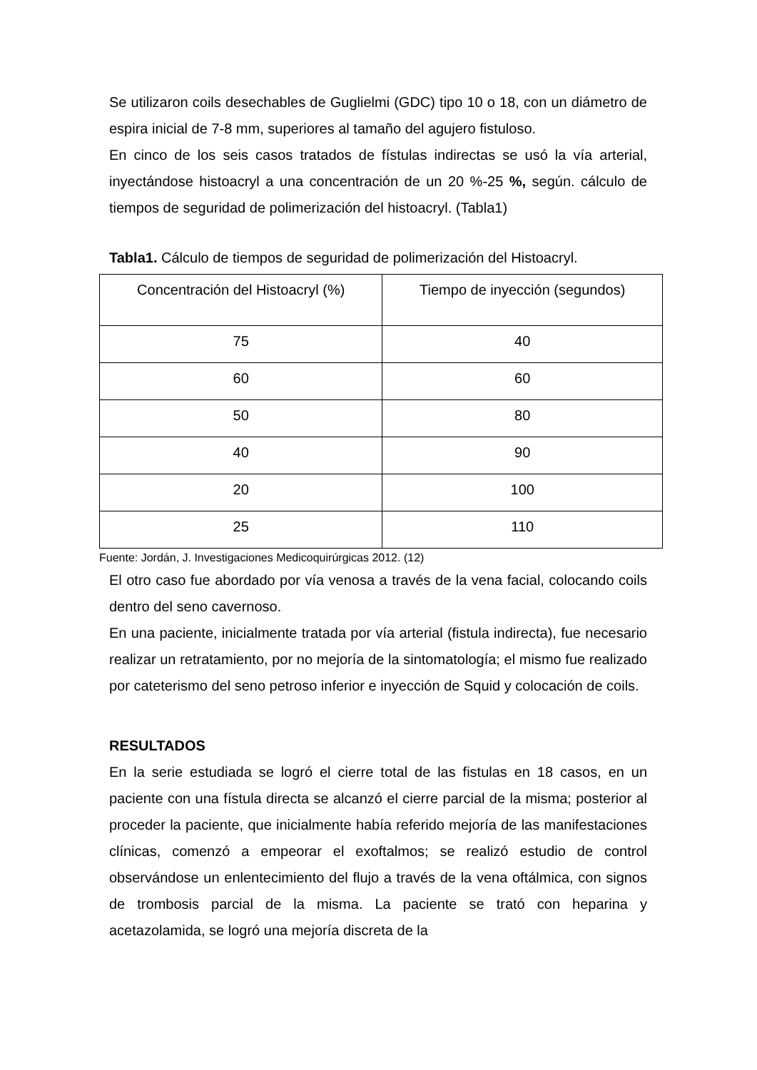Se utilizaron coils desechables de Guglielmi (GDC) tipo 10 o 18, con un diámetro de espira inicial de 7-8 mm, superiores al tamaño del agujero fistuloso.
En cinco de los seis casos tratados de fístulas indirectas se usó la vía arterial, inyectándose histoacryl a una concentración de un 20 %-25 %, según. cálculo de tiempos de seguridad de polimerización del histoacryl. (Tabla1)
Tabla1. Cálculo de tiempos de seguridad de polimerización del Histoacryl.
| Concentración del Histoacryl (%) | Tiempo de inyección (segundos) |
| --- | --- |
| 75 | 40 |
| 60 | 60 |
| 50 | 80 |
| 40 | 90 |
| 20 | 100 |
| 25 | 110 |
Fuente: Jordán, J. Investigaciones Medicoquirúrgicas 2012. (12)
El otro caso fue abordado por vía venosa a través de la vena facial, colocando coils dentro del seno cavernoso.
En una paciente, inicialmente tratada por vía arterial (fistula indirecta), fue necesario realizar un retratamiento, por no mejoría de la sintomatología; el mismo fue realizado por cateterismo del seno petroso inferior e inyección de Squid y colocación de coils.
RESULTADOS
En la serie estudiada se logró el cierre total de las fistulas en 18 casos, en un paciente con una fístula directa se alcanzó el cierre parcial de la misma; posterior al proceder la paciente, que inicialmente había referido mejoría de las manifestaciones clínicas, comenzó a empeorar el exoftalmos; se realizó estudio de control observándose un enlentecimiento del flujo a través de la vena oftálmica, con signos de trombosis parcial de la misma. La paciente se trató con heparina y acetazolamida, se logró una mejoría discreta de la